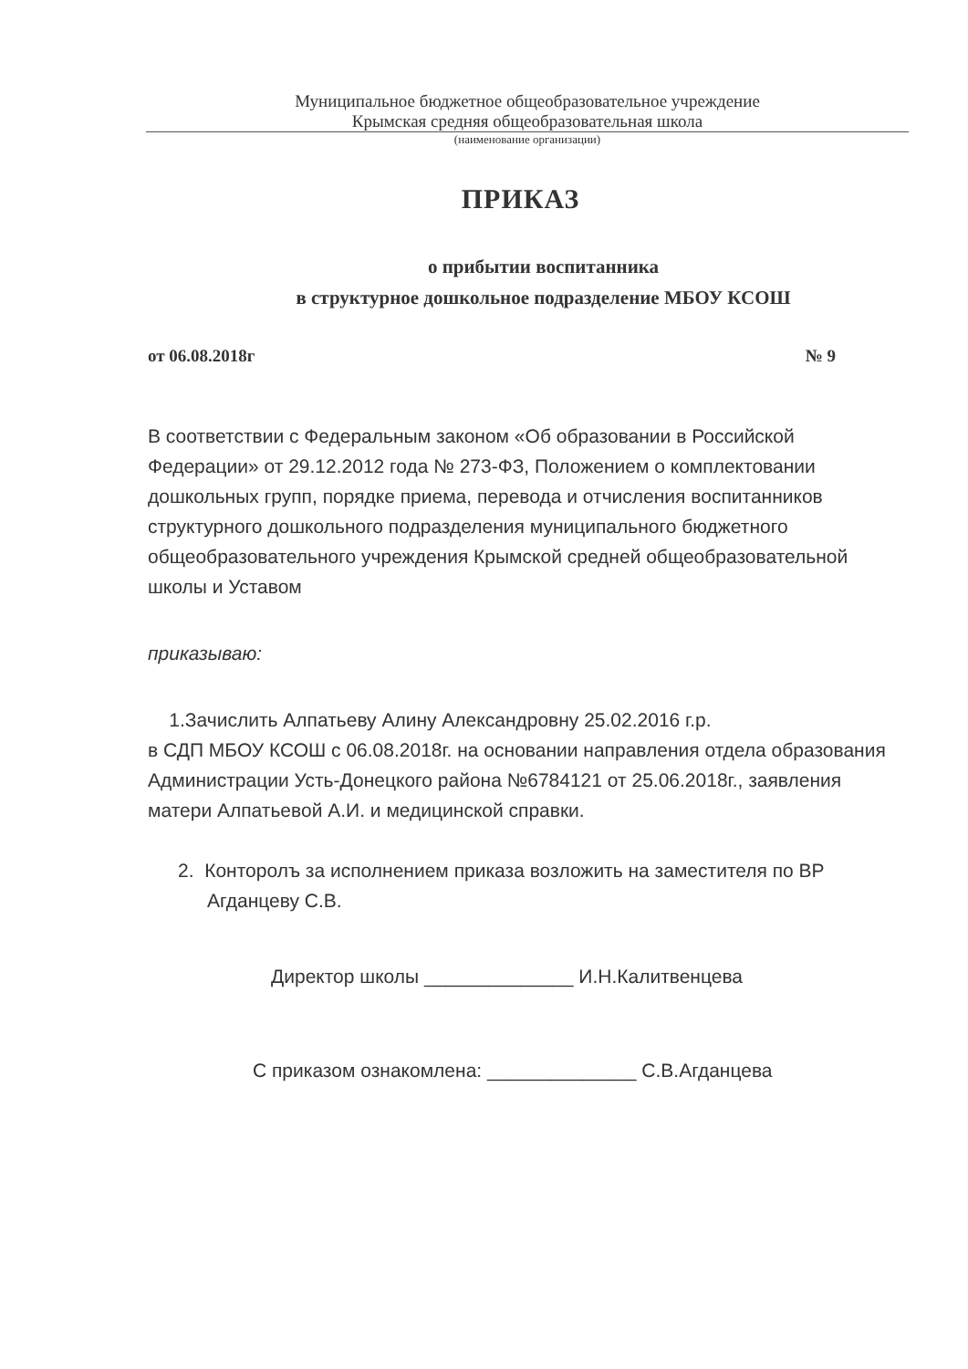Муниципальное бюджетное общеобразовательное учреждение
Крымская средняя общеобразовательная школа
(наименование организации)
ПРИКАЗ
о прибытии воспитанника
в структурное дошкольное подразделение МБОУ КСОШ
от 06.08.2018г № 9
В соответствии с Федеральным законом «Об образовании в Российской Федерации» от 29.12.2012 года № 273-ФЗ, Положением о комплектовании дошкольных групп, порядке приема, перевода и отчисления воспитанников структурного дошкольного подразделения муниципального бюджетного общеобразовательного учреждения Крымской средней общеобразовательной школы и Уставом
приказываю:
1.Зачислить Алпатьеву Алину Александровну 25.02.2016 г.р.
в СДП МБОУ КСОШ с 06.08.2018г. на основании направления отдела образования Администрации Усть-Донецкого района №6784121 от 25.06.2018г., заявления матери Алпатьевой А.И. и медицинской справки.
2. Конторолъ за исполнением приказа возложить на заместителя по ВР Агданцеву С.В.
Директор школы ______________ И.Н.Калитвенцева
С приказом ознакомлена: ______________ С.В.Агданцева